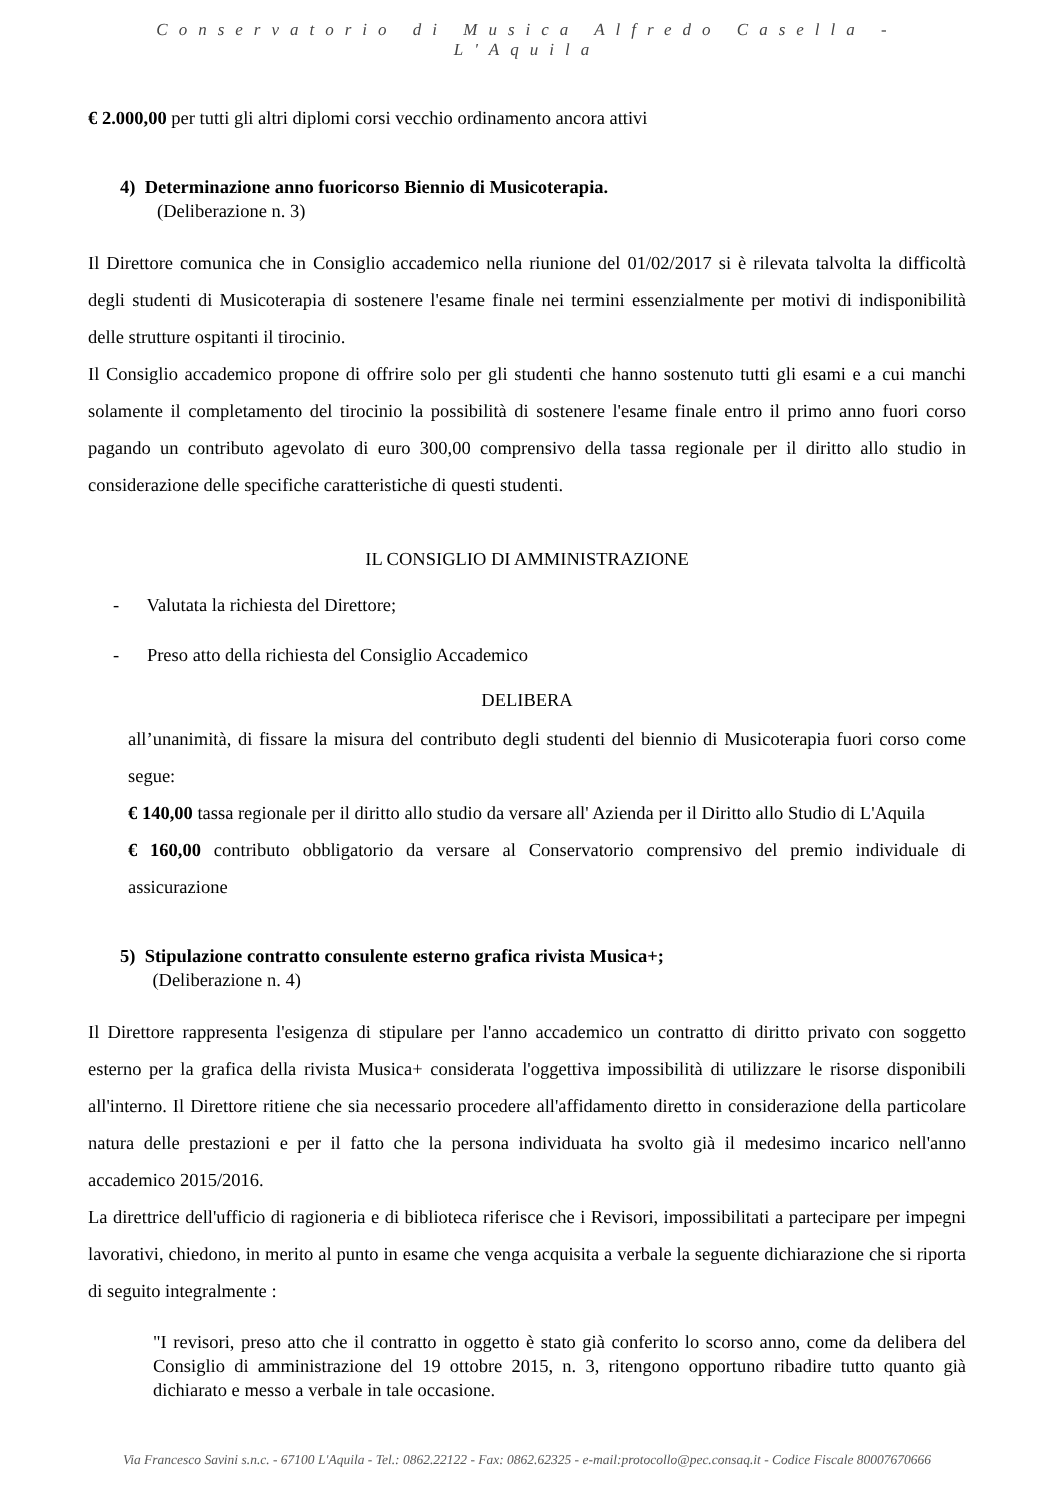Conservatorio di Musica Alfredo Casella - L'Aquila
€ 2.000,00 per tutti gli altri diplomi corsi vecchio ordinamento ancora attivi
4) Determinazione anno fuoricorso Biennio di Musicoterapia.
(Deliberazione n. 3)
Il Direttore comunica che in Consiglio accademico nella riunione del 01/02/2017 si è rilevata talvolta la difficoltà degli studenti di Musicoterapia di sostenere l'esame finale nei termini essenzialmente per motivi di indisponibilità delle strutture ospitanti il tirocinio.
Il Consiglio accademico propone di offrire solo per gli studenti che hanno sostenuto tutti gli esami e a cui manchi solamente il completamento del tirocinio la possibilità di sostenere l'esame finale entro il primo anno fuori corso pagando un contributo agevolato di euro 300,00 comprensivo della tassa regionale per il diritto allo studio in considerazione delle specifiche caratteristiche di questi studenti.
IL CONSIGLIO DI AMMINISTRAZIONE
- Valutata la richiesta del Direttore;
- Preso atto della richiesta del Consiglio Accademico
DELIBERA
all’unanimità, di fissare la misura del contributo degli studenti del biennio di Musicoterapia fuori corso come segue:
€ 140,00 tassa regionale per il diritto allo studio da versare all' Azienda per il Diritto allo Studio di L'Aquila
€ 160,00 contributo obbligatorio da versare al Conservatorio comprensivo del premio individuale di assicurazione
5) Stipulazione contratto consulente esterno grafica rivista Musica+;
(Deliberazione n. 4)
Il Direttore rappresenta l'esigenza di stipulare per l'anno accademico un contratto di diritto privato con soggetto esterno per la grafica della rivista Musica+ considerata l'oggettiva impossibilità di utilizzare le risorse disponibili all'interno. Il Direttore ritiene che sia necessario procedere all'affidamento diretto in considerazione della particolare natura delle prestazioni e per il fatto che la persona individuata ha svolto già il medesimo incarico nell'anno accademico 2015/2016.
La direttrice dell'ufficio di ragioneria e di biblioteca riferisce che i Revisori, impossibilitati a partecipare per impegni lavorativi, chiedono, in merito al punto in esame che venga acquisita a verbale la seguente dichiarazione che si riporta di seguito integralmente :
"I revisori, preso atto che il contratto in oggetto è stato già conferito lo scorso anno, come da delibera del Consiglio di amministrazione del 19 ottobre 2015, n. 3, ritengono opportuno ribadire tutto quanto già dichiarato e messo a verbale in tale occasione.
Via Francesco Savini s.n.c. - 67100 L'Aquila - Tel.: 0862.22122 - Fax: 0862.62325 - e-mail:protocollo@pec.consaq.it - Codice Fiscale 80007670666